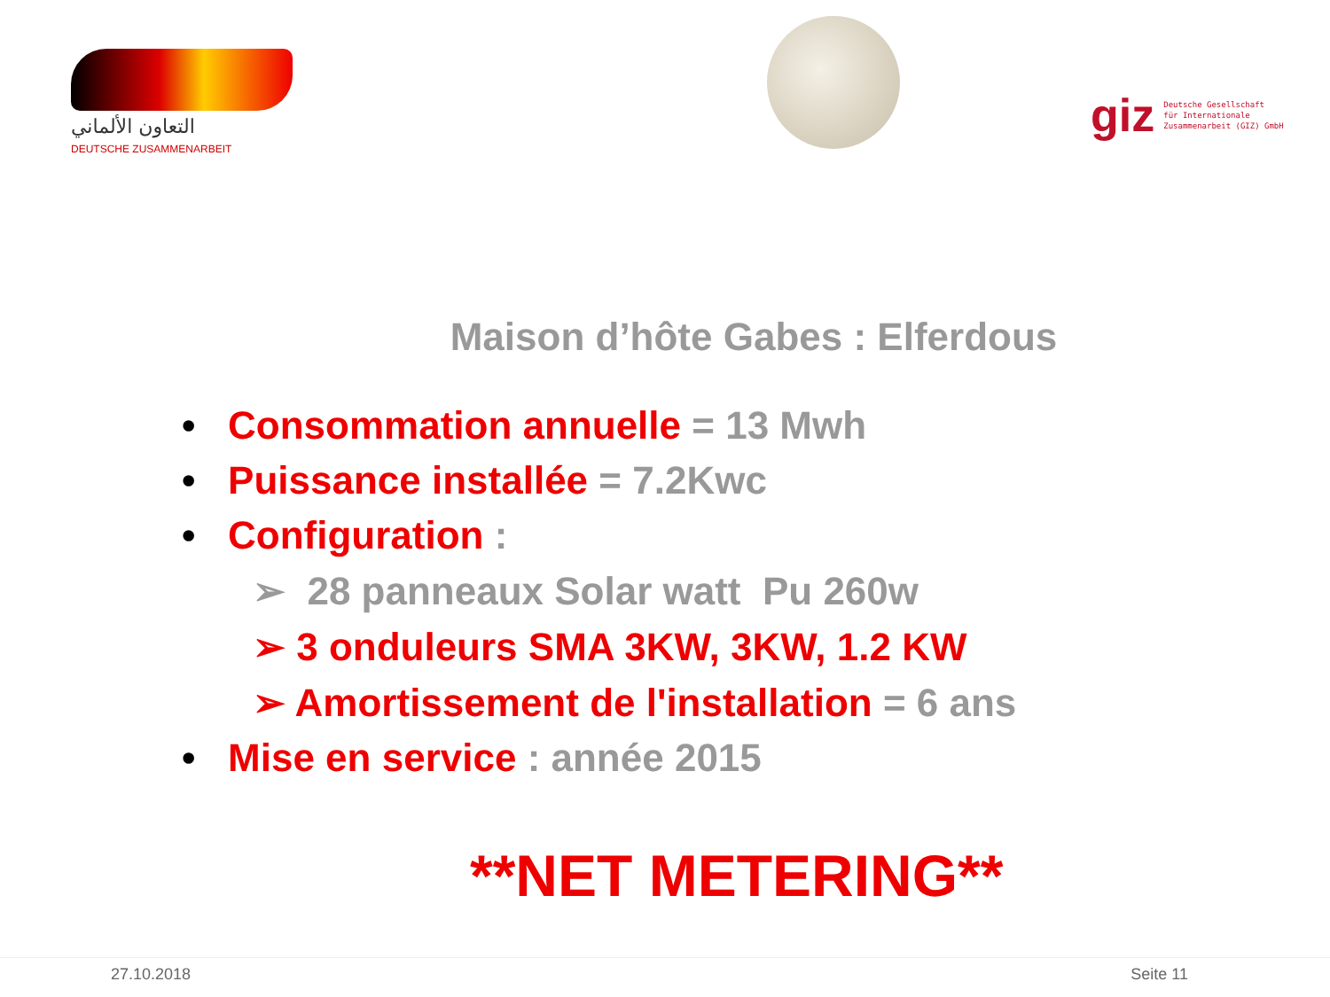التعاون الألماني
DEUTSCHE ZUSAMMENARBEIT
giz Deutsche Gesellschaft
für Internationale
Zusammenarbeit (GIZ) GmbH
Maison d’hôte Gabes : Elferdous
• Consommation annuelle = 13 Mwh
• Puissance installée = 7.2Kwc
• Configuration :
➢ 28 panneaux Solar watt Pu 260w
➢ 3 onduleurs SMA 3KW, 3KW, 1.2 KW
➢ Amortissement de l'installation = 6 ans
• Mise en service : année 2015
**NET METERING**
27.10.2018 Seite 11